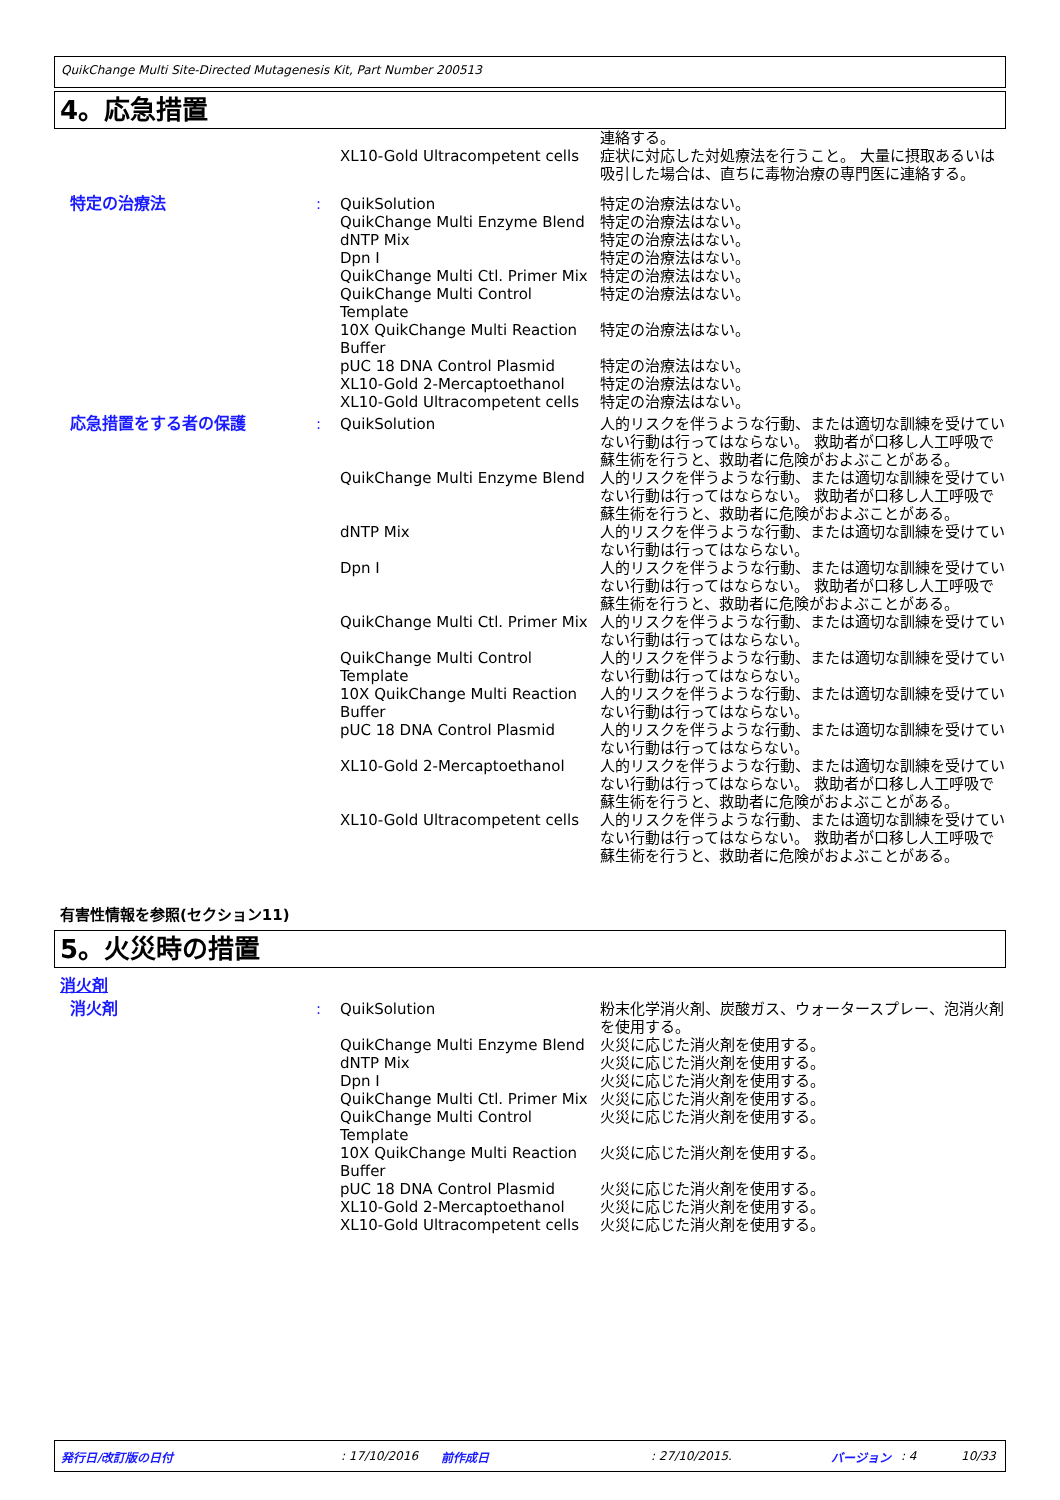QuikChange Multi Site-Directed Mutagenesis Kit, Part Number 200513
4。応急措置
| | | XL10-Gold Ultracompetent cells | 連絡する。 症状に対応した対処療法を行うこと。 大量に摂取あるいは吸引した場合は、直ちに毒物治療の専門医に連絡する。 |
| 特定の治療法 | : | QuikSolution QuikChange Multi Enzyme Blend dNTP Mix Dpn I QuikChange Multi Ctl. Primer Mix QuikChange Multi Control Template 10X QuikChange Multi Reaction Buffer pUC 18 DNA Control Plasmid XL10-Gold 2-Mercaptoethanol XL10-Gold Ultracompetent cells | 特定の治療法はない。 特定の治療法はない。 特定の治療法はない。 特定の治療法はない。 特定の治療法はない。 特定の治療法はない。 特定の治療法はない。 特定の治療法はない。 特定の治療法はない。 特定の治療法はない。 |
| 応急措置をする者の保護 | : | / QuikSolution / 人的リスクを伴うような行動、または適切な訓練を受けていない行動は行ってはならない。 救助者が口移し人工呼吸で蘇生術を行うと、救助者に危険がおよぶことがある。 / / QuikChange Multi Enzyme Blend / 人的リスクを伴うような行動、または適切な訓練を受けていない行動は行ってはならない。 救助者が口移し人工呼吸で蘇生術を行うと、救助者に危険がおよぶことがある。 / / dNTP Mix / 人的リスクを伴うような行動、または適切な訓練を受けていない行動は行ってはならない。 / / Dpn I / 人的リスクを伴うような行動、または適切な訓練を受けていない行動は行ってはならない。 救助者が口移し人工呼吸で蘇生術を行うと、救助者に危険がおよぶことがある。 / / QuikChange Multi Ctl. Primer Mix / 人的リスクを伴うような行動、または適切な訓練を受けていない行動は行ってはならない。 / / QuikChange Multi Control Template / 人的リスクを伴うような行動、または適切な訓練を受けていない行動は行ってはならない。 / / 10X QuikChange Multi Reaction Buffer / 人的リスクを伴うような行動、または適切な訓練を受けていない行動は行ってはならない。 / / pUC 18 DNA Control Plasmid / 人的リスクを伴うような行動、または適切な訓練を受けていない行動は行ってはならない。 / / XL10-Gold 2-Mercaptoethanol / 人的リスクを伴うような行動、または適切な訓練を受けていない行動は行ってはならない。 救助者が口移し人工呼吸で蘇生術を行うと、救助者に危険がおよぶことがある。 / / XL10-Gold Ultracompetent cells / 人的リスクを伴うような行動、または適切な訓練を受けていない行動は行ってはならない。 救助者が口移し人工呼吸で蘇生術を行うと、救助者に危険がおよぶことがある。 / | |
有害性情報を参照(セクション11)
5。火災時の措置
消火剤
| 消火剤 | : | QuikSolution QuikChange Multi Enzyme Blend dNTP Mix Dpn I QuikChange Multi Ctl. Primer Mix QuikChange Multi Control Template 10X QuikChange Multi Reaction Buffer pUC 18 DNA Control Plasmid XL10-Gold 2-Mercaptoethanol XL10-Gold Ultracompetent cells | 粉末化学消火剤、炭酸ガス、ウォータースプレー、泡消火剤を使用する。 火災に応じた消火剤を使用する。 火災に応じた消火剤を使用する。 火災に応じた消火剤を使用する。 火災に応じた消火剤を使用する。 火災に応じた消火剤を使用する。 火災に応じた消火剤を使用する。 火災に応じた消火剤を使用する。 火災に応じた消火剤を使用する。 火災に応じた消火剤を使用する。 |
発行日/改訂版の日付: 17/10/2016 前作成日: 27/10/2015. バージョン: 4 10/33